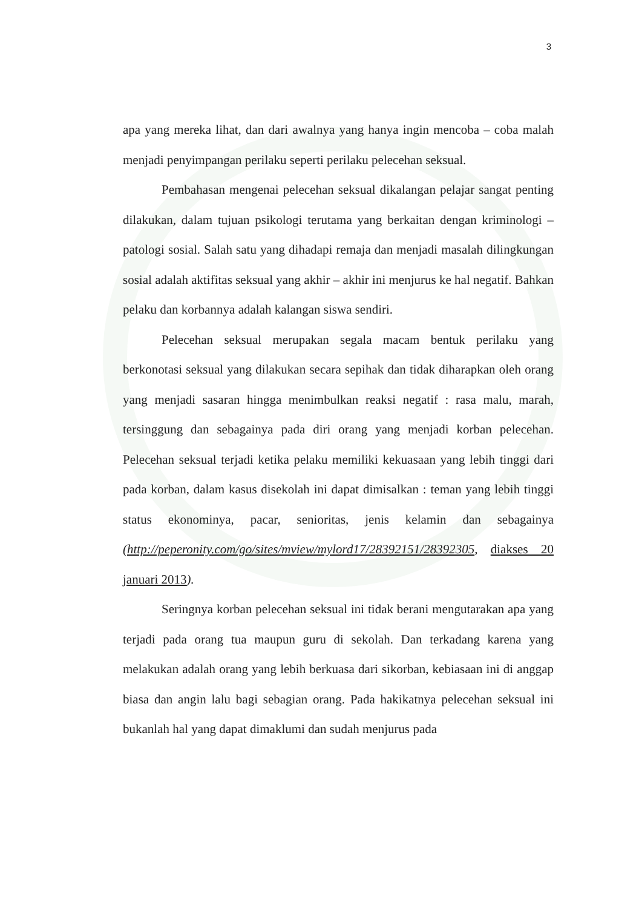3
apa yang mereka lihat, dan dari awalnya yang hanya ingin mencoba – coba malah menjadi penyimpangan perilaku seperti perilaku pelecehan seksual.
Pembahasan mengenai pelecehan seksual dikalangan pelajar sangat penting dilakukan, dalam tujuan psikologi terutama yang berkaitan dengan kriminologi – patologi sosial. Salah satu yang dihadapi remaja dan menjadi masalah dilingkungan sosial adalah aktifitas seksual yang akhir – akhir ini menjurus ke hal negatif. Bahkan pelaku dan korbannya adalah kalangan siswa sendiri.
Pelecehan seksual merupakan segala macam bentuk perilaku yang berkonotasi seksual yang dilakukan secara sepihak dan tidak diharapkan oleh orang yang menjadi sasaran hingga menimbulkan reaksi negatif : rasa malu, marah, tersinggung dan sebagainya pada diri orang yang menjadi korban pelecehan. Pelecehan seksual terjadi ketika pelaku memiliki kekuasaan yang lebih tinggi dari pada korban, dalam kasus disekolah ini dapat dimisalkan : teman yang lebih tinggi status ekonominya, pacar, senioritas, jenis kelamin dan sebagainya (http://peperonity.com/go/sites/mview/mylord17/28392151/28392305, diakses 20 januari 2013).
Seringnya korban pelecehan seksual ini tidak berani mengutarakan apa yang terjadi pada orang tua maupun guru di sekolah. Dan terkadang karena yang melakukan adalah orang yang lebih berkuasa dari sikorban, kebiasaan ini di anggap biasa dan angin lalu bagi sebagian orang. Pada hakikatnya pelecehan seksual ini bukanlah hal yang dapat dimaklumi dan sudah menjurus pada